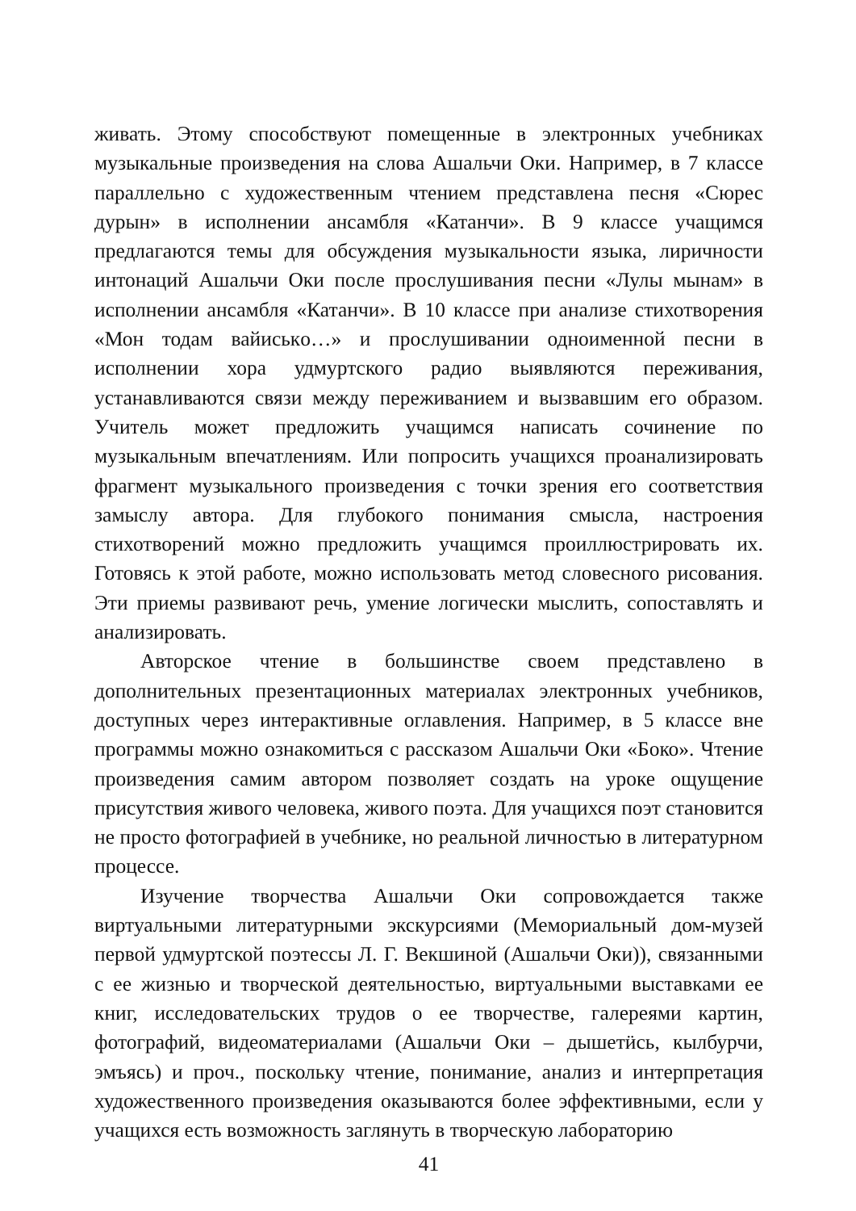живать. Этому способствуют помещенные в электронных учебниках музыкальные произведения на слова Ашальчи Оки. Например, в 7 классе параллельно с художественным чтением представлена песня «Сюрес дурын» в исполнении ансамбля «Катанчи». В 9 классе учащимся предлагаются темы для обсуждения музыкальности языка, лиричности интонаций Ашальчи Оки после прослушивания песни «Лулы мынам» в исполнении ансамбля «Катанчи». В 10 классе при анализе стихотворения «Мон тодам вайиськo…» и прослушивании одноименной песни в исполнении хора удмуртского радио выявляются переживания, устанавливаются связи между переживанием и вызвавшим его образом. Учитель может предложить учащимся написать сочинение по музыкальным впечатлениям. Или попросить учащихся проанализировать фрагмент музыкального произведения с точки зрения его соответствия замыслу автора. Для глубокого понимания смысла, настроения стихотворений можно предложить учащимся проиллюстрировать их. Готовясь к этой работе, можно использовать метод словесного рисования. Эти приемы развивают речь, умение логически мыслить, сопоставлять и анализировать.
Авторское чтение в большинстве своем представлено в дополнительных презентационных материалах электронных учебников, доступных через интерактивные оглавления. Например, в 5 классе вне программы можно ознакомиться с рассказом Ашальчи Оки «Боко». Чтение произведения самим автором позволяет создать на уроке ощущение присутствия живого человека, живого поэта. Для учащихся поэт становится не просто фотографией в учебнике, но реальной личностью в литературном процессе.
Изучение творчества Ашальчи Оки сопровождается также виртуальными литературными экскурсиями (Мемориальный дом-музей первой удмуртской поэтессы Л. Г. Векшиной (Ашальчи Оки)), связанными с ее жизнью и творческой деятельностью, виртуальными выставками ее книг, исследовательских трудов о ее творчестве, галереями картин, фотографий, видеоматериалами (Ашальчи Оки – дышетӥсь, кылбурчи, эмъясь) и проч., поскольку чтение, понимание, анализ и интерпретация художественного произведения оказываются более эффективными, если у учащихся есть возможность заглянуть в творческую лабораторию
41